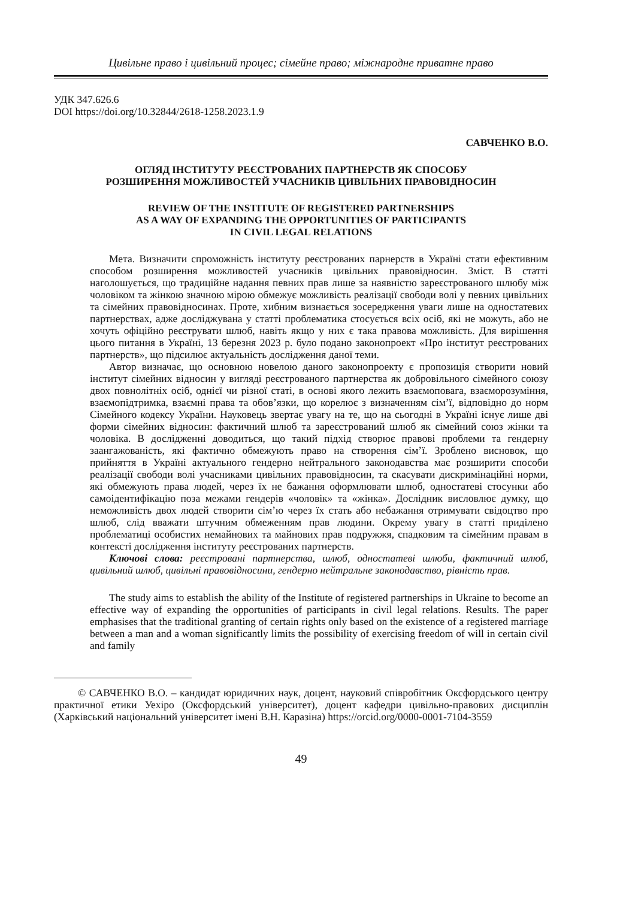Цивільне право і цивільний процес; сімейне право; міжнародне приватне право
УДК 347.626.6
DOI https://doi.org/10.32844/2618-1258.2023.1.9
САВЧЕНКО В.О.
ОГЛЯД ІНСТИТУТУ РЕЄСТРОВАНИХ ПАРТНЕРСТВ ЯК СПОСОБУ
РОЗШИРЕННЯ МОЖЛИВОСТЕЙ УЧАСНИКІВ ЦИВІЛЬНИХ ПРАВОВІДНОСИН
REVIEW OF THE INSTITUTE OF REGISTERED PARTNERSHIPS
AS A WAY OF EXPANDING THE OPPORTUNITIES OF PARTICIPANTS
IN CIVIL LEGAL RELATIONS
Мета. Визначити спроможність інституту реєстрованих парнерств в Україні стати ефективним способом розширення можливостей учасників цивільних правовідносин. Зміст. В статті наголошується, що традиційне надання певних прав лише за наявністю зареєстрованого шлюбу між чоловіком та жінкою значною мірою обмежує можливість реалізації свободи волі у певних цивільних та сімейних правовідносинах. Проте, хибним визнається зосередження уваги лише на одностатевих партнерствах, адже досліджувана у статті проблематика стосується всіх осіб, які не можуть, або не хочуть офіційно реєструвати шлюб, навіть якщо у них є така правова можливість. Для вирішення цього питання в Україні, 13 березня 2023 р. було подано законопроект «Про інститут реєстрованих партнерств», що підсилює актуальність дослідження даної теми.
Автор визначає, що основною новелою даного законопроекту є пропозиція створити новий інститут сімейних відносин у вигляді реєстрованого партнерства як добровільного сімейного союзу двох повнолітніх осіб, однієї чи різної статі, в основі якого лежить взаємоповага, взаєморозуміння, взаємопідтримка, взаємні права та обов’язки, що корелює з визначенням сім’ї, відповідно до норм Сімейного кодексу України. Науковець звертає увагу на те, що на сьогодні в Україні існує лише дві форми сімейних відносин: фактичний шлюб та зареєстрований шлюб як сімейний союз жінки та чоловіка. В дослідженні доводиться, що такий підхід створює правові проблеми та гендерну заангажованість, які фактично обмежують право на створення сім’ї. Зроблено висновок, що прийняття в Україні актуального гендерно нейтрального законодавства має розширити способи реалізації свободи волі учасниками цивільних правовідносин, та скасувати дискримінаційні норми, які обмежують права людей, через їх не бажання оформлювати шлюб, одностатеві стосунки або самоідентифікацію поза межами гендерів «чоловік» та «жінка». Дослідник висловлює думку, що неможливість двох людей створити сім’ю через їх стать або небажання отримувати свідоцтво про шлюб, слід вважати штучним обмеженням прав людини. Окрему увагу в статті приділено проблематиці особистих немайнових та майнових прав подружжя, спадковим та сімейним правам в контексті дослідження інституту реєстрованих партнерств.
Ключові слова: реєстровані партнерства, шлюб, одностатеві шлюби, фактичний шлюб, цивільний шлюб, цивільні правовідносини, гендерно нейтральне законодавство, рівність прав.
The study aims to establish the ability of the Institute of registered partnerships in Ukraine to become an effective way of expanding the opportunities of participants in civil legal relations. Results. The paper emphasises that the traditional granting of certain rights only based on the existence of a registered marriage between a man and a woman significantly limits the possibility of exercising freedom of will in certain civil and family
© САВЧЕНКО В.О. – кандидат юридичних наук, доцент, науковий співробітник Оксфордського центру практичної етики Уехіро (Оксфордський університет), доцент кафедри цивільно-правових дисциплін (Харківський національний університет імені В.Н. Каразіна) https://orcid.org/0000-0001-7104-3559
49